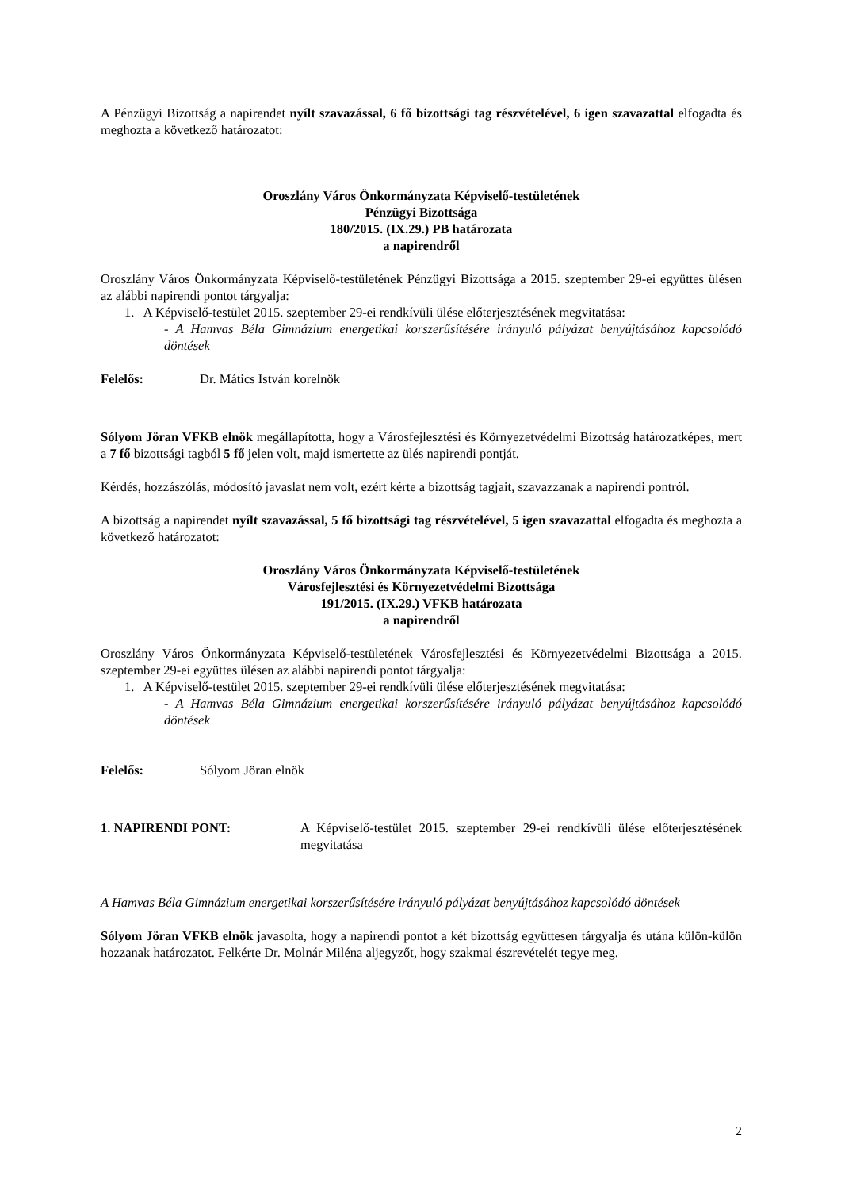A Pénzügyi Bizottság a napirendet nyílt szavazással, 6 fő bizottsági tag részvételével, 6 igen szavazattal elfogadta és meghozta a következő határozatot:
Oroszlány Város Önkormányzata Képviselő-testületének
Pénzügyi Bizottsága
180/2015. (IX.29.) PB határozata
a napirendről
Oroszlány Város Önkormányzata Képviselő-testületének Pénzügyi Bizottsága a 2015. szeptember 29-ei együttes ülésen az alábbi napirendi pontot tárgyalja:
1. A Képviselő-testület 2015. szeptember 29-ei rendkívüli ülése előterjesztésének megvitatása:
- A Hamvas Béla Gimnázium energetikai korszerűsítésére irányuló pályázat benyújtásához kapcsolódó döntések
Felelős: Dr. Mátics István korelnök
Sólyom Jöran VFKB elnök megállapította, hogy a Városfejlesztési és Környezetvédelmi Bizottság határozatképes, mert a 7 fő bizottsági tagból 5 fő jelen volt, majd ismertette az ülés napirendi pontját.
Kérdés, hozzászólás, módosító javaslat nem volt, ezért kérte a bizottság tagjait, szavazzanak a napirendi pontról.
A bizottság a napirendet nyílt szavazással, 5 fő bizottsági tag részvételével, 5 igen szavazattal elfogadta és meghozta a következő határozatot:
Oroszlány Város Önkormányzata Képviselő-testületének
Városfejlesztési és Környezetvédelmi Bizottsága
191/2015. (IX.29.) VFKB határozata
a napirendről
Oroszlány Város Önkormányzata Képviselő-testületének Városfejlesztési és Környezetvédelmi Bizottsága a 2015. szeptember 29-ei együttes ülésen az alábbi napirendi pontot tárgyalja:
1. A Képviselő-testület 2015. szeptember 29-ei rendkívüli ülése előterjesztésének megvitatása:
- A Hamvas Béla Gimnázium energetikai korszerűsítésére irányuló pályázat benyújtásához kapcsolódó döntések
Felelős: Sólyom Jöran elnök
1. NAPIRENDI PONT: A Képviselő-testület 2015. szeptember 29-ei rendkívüli ülése előterjesztésének megvitatása
A Hamvas Béla Gimnázium energetikai korszerűsítésére irányuló pályázat benyújtásához kapcsolódó döntések
Sólyom Jöran VFKB elnök javasolta, hogy a napirendi pontot a két bizottság együttesen tárgyalja és utána külön-külön hozzanak határozatot. Felkérte Dr. Molnár Miléna aljegyzőt, hogy szakmai észrevételét tegye meg.
2